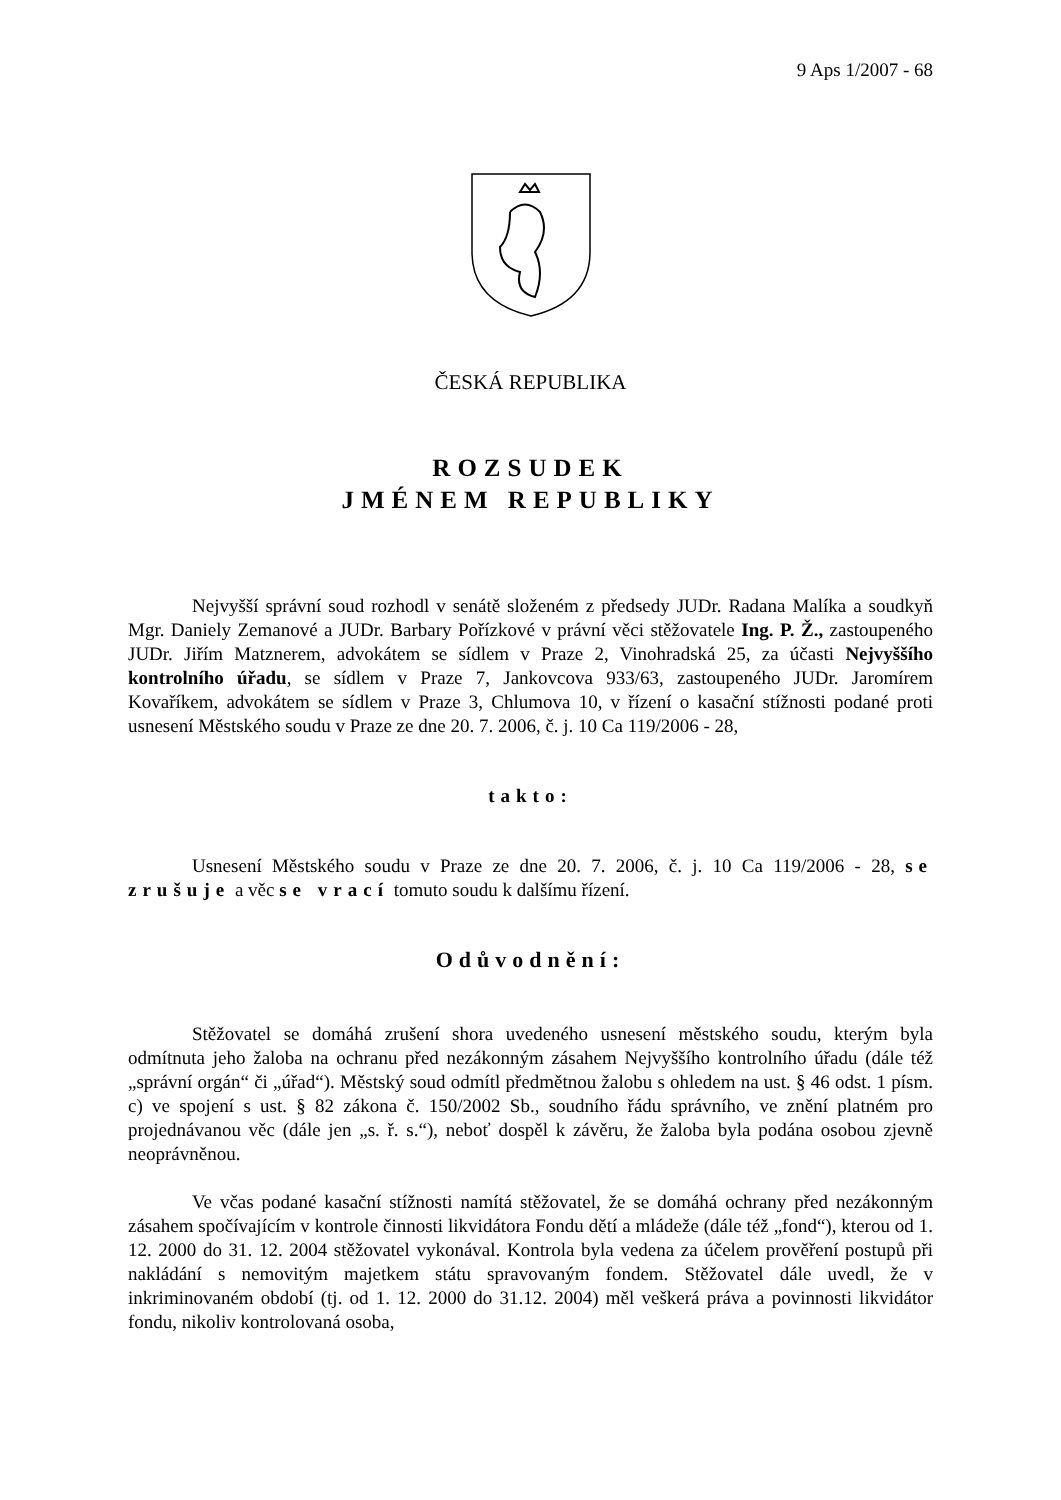9 Aps 1/2007 - 68
ČESKÁ REPUBLIKA
ROZSUDEK
JMÉNEM REPUBLIKY
Nejvyšší správní soud rozhodl v senátě složeném z předsedy JUDr. Radana Malíka a soudkyň Mgr. Daniely Zemanové a JUDr. Barbary Pořízkové v právní věci stěžovatele Ing. P. Ž., zastoupeného JUDr. Jiřím Matznerem, advokátem se sídlem v Praze 2, Vinohradská 25, za účasti Nejvyššího kontrolního úřadu, se sídlem v Praze 7, Jankovcova 933/63, zastoupeného JUDr. Jaromírem Kovaříkem, advokátem se sídlem v Praze 3, Chlumova 10, v řízení o kasační stížnosti podané proti usnesení Městského soudu v Praze ze dne 20. 7. 2006, č. j. 10 Ca 119/2006 - 28,
takto:
Usnesení Městského soudu v Praze ze dne 20. 7. 2006, č. j. 10 Ca 119/2006 - 28, se zrušuje a věc se vrací tomuto soudu k dalšímu řízení.
Odůvodnění:
Stěžovatel se domáhá zrušení shora uvedeného usnesení městského soudu, kterým byla odmítnuta jeho žaloba na ochranu před nezákonným zásahem Nejvyššího kontrolního úřadu (dále též „správní orgán“ či „úřad“). Městský soud odmítl předmětnou žalobu s ohledem na ust. § 46 odst. 1 písm. c) ve spojení s ust. § 82 zákona č. 150/2002 Sb., soudního řádu správního, ve znění platném pro projednávanou věc (dále jen „s. ř. s.“), neboť dospěl k závěru, že žaloba byla podána osobou zjevně neoprávněnou.
Ve včas podané kasační stížnosti namítá stěžovatel, že se domáhá ochrany před nezákonným zásahem spočívajícím v kontrole činnosti likvidátora Fondu dětí a mládeže (dále též „fond“), kterou od 1. 12. 2000 do 31. 12. 2004 stěžovatel vykonával. Kontrola byla vedena za účelem prověření postupů při nakládání s nemovitým majetkem státu spravovaným fondem. Stěžovatel dále uvedl, že v inkriminovaném období (tj. od 1. 12. 2000 do 31.12. 2004) měl veškerá práva a povinnosti likvidátor fondu, nikoliv kontrolovaná osoba,